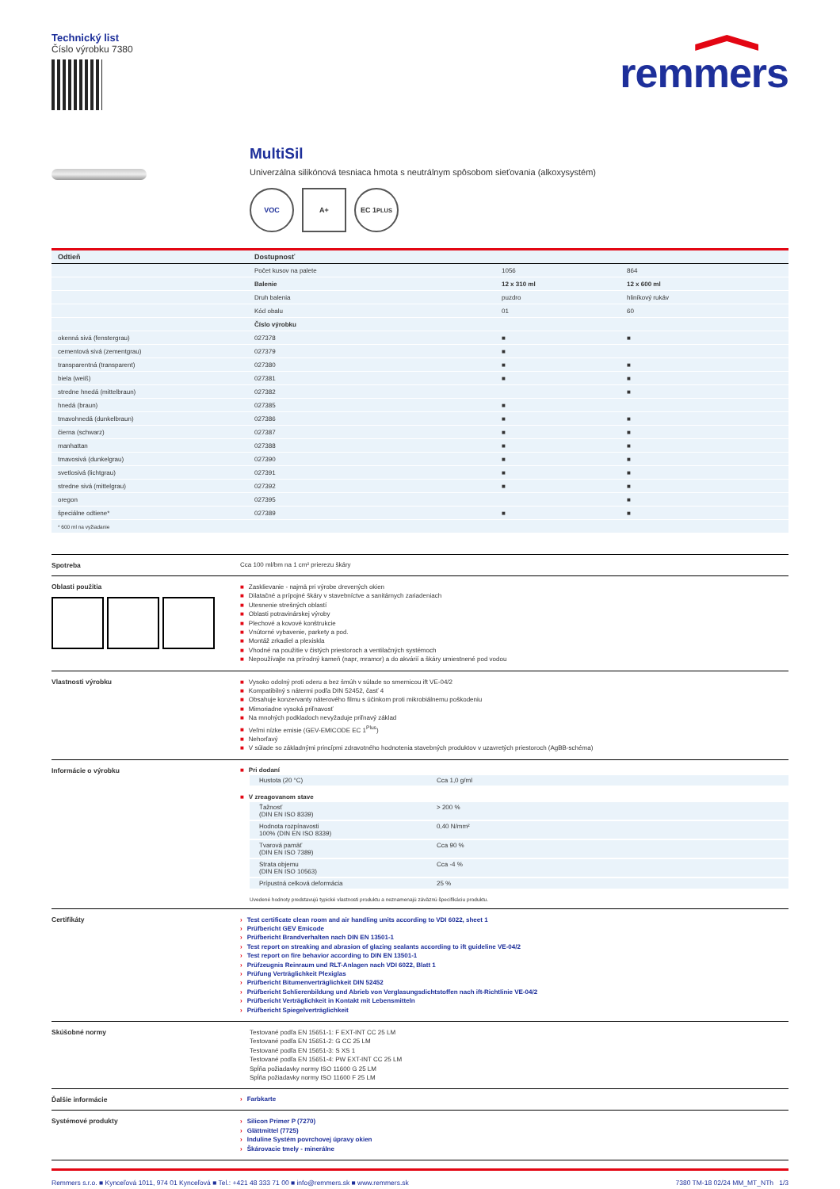Technický list
Číslo výrobku 7380
remmers
MultiSil
Univerzálna silikónová tesniaca hmota s neutrálnym spôsobom sieťovania (alkoxysystém)
VOC A+ EC 1<sup>PLUS</sup>
| Odtieň | Dostupnosť | | |
| --- | --- | --- | --- |
| | Počet kusov na palete | 1056 | 864 |
| | Balenie | 12 x 310 ml | 12 x 600 ml |
| | Druh balenia | puzdro | hliníkový rukáv |
| | Kód obalu | 01 | 60 |
| | Číslo výrobku | | |
| okenná sivá (fenstergrau) | 027378 | ■ | ■ |
| cementová sivá (zementgrau) | 027379 | ■ | |
| transparentná (transparent) | 027380 | ■ | ■ |
| biela (weiß) | 027381 | ■ | ■ |
| stredne hnedá (mittelbraun) | 027382 | | ■ |
| hnedá (braun) | 027385 | ■ | |
| tmavohnedá (dunkelbraun) | 027386 | ■ | ■ |
| čierna (schwarz) | 027387 | ■ | ■ |
| manhattan | 027388 | ■ | ■ |
| tmavosivá (dunkelgrau) | 027390 | ■ | ■ |
| svetlosivá (lichtgrau) | 027391 | ■ | ■ |
| stredne sivá (mittelgrau) | 027392 | ■ | ■ |
| oregon | 027395 | | ■ |
| špeciálne odtiene* | 027389 | ■ | ■ |
| * 600 ml na vyžiadanie | | | |
Spotreba Cca 100 ml/bm na 1 cm² prierezu škáry
Oblasti použitia
■ Zasklievanie - najmä pri výrobe drevených okien
■ Dilatačné a prípojné škáry v stavebníctve a sanitárnych zariadeniach
■ Utesnenie strešných oblastí
■ Oblasti potravinárskej výroby
■ Plechové a kovové konštrukcie
■ Vnútorné vybavenie, parkety a pod.
■ Montáž zrkadiel a plexiskla
■ Vhodné na použitie v čistých priestoroch a ventilačných systémoch
■ Nepoužívajte na prírodný kameň (napr, mramor) a do akvárií a škáry umiestnené pod vodou
Vlastnosti výrobku
■ Vysoko odolný proti oderu a bez šmúh v súlade so smernicou ift VE-04/2
■ Kompatibilný s nátermi podľa DIN 52452, časť 4
■ Obsahuje konzervanty náterového filmu s účinkom proti mikrobiálnemu poškodeniu
■ Mimoriadne vysoká priľnavosť
■ Na mnohých podkladoch nevyžaduje priľnavý základ
■ Veľmi nízke emisie (GEV-EMICODE EC 1<sup>Plus</sup>)
■ Nehorľavý
■ V súlade so základnými princípmi zdravotného hodnotenia stavebných produktov v uzavretých priestoroch (AgBB-schéma)
Informácie o výrobku ■ Pri dodaní
| Hustota (20 °C) | Cca 1,0 g/ml |
■ V zreagovanom stave
| Ťažnosť (DIN EN ISO 8339) | > 200 % |
| Hodnota rozpínavosti 100% (DIN EN ISO 8339) | 0,40 N/mm² |
| Tvarová pamäť (DIN EN ISO 7389) | Cca 90 % |
| Strata objemu (DIN EN ISO 10563) | Cca -4 % |
| Prípustná celková deformácia | 25 % |
Uvedené hodnoty predstavujú typické vlastnosti produktu a neznamenajú záväznú špecifikáciu produktu.
Certifikáty
› Test certificate clean room and air handling units according to VDI 6022, sheet 1
› Prüfbericht GEV Emicode
› Prüfbericht Brandverhalten nach DIN EN 13501-1
› Test report on streaking and abrasion of glazing sealants according to ift guideline VE-04/2
› Test report on fire behavior according to DIN EN 13501-1
› Prüfzeugnis Reinraum und RLT-Anlagen nach VDI 6022, Blatt 1
› Prüfung Verträglichkeit Plexiglas
› Prüfbericht Bitumenverträglichkeit DIN 52452
› Prüfbericht Schlierenbildung und Abrieb von Verglasungsdichtstoffen nach ift-Richtlinie VE-04/2
› Prüfbericht Verträglichkeit in Kontakt mit Lebensmitteln
› Prüfbericht Spiegelverträglichkeit
Skúšobné normy
Testované podľa EN 15651-1: F EXT-INT CC 25 LM
Testované podľa EN 15651-2: G CC 25 LM
Testované podľa EN 15651-3: S XS 1
Testované podľa EN 15651-4: PW EXT-INT CC 25 LM
Spĺňa požiadavky normy ISO 11600 G 25 LM
Spĺňa požiadavky normy ISO 11600 F 25 LM
Ďalšie informácie › Farbkarte
Systémové produkty
› Silicon Primer P (7270)
› Glättmittel (7725)
› Induline Systém povrchovej úpravy okien
› Škárovacie tmely - minerálne
Remmers s.r.o. ■ Kynceľová 1011, 974 01 Kynceľová ■ Tel.: +421 48 333 71 00 ■ info@remmers.sk ■ www.remmers.sk
7380 TM-18 02/24 MM_MT_NTh 1/3